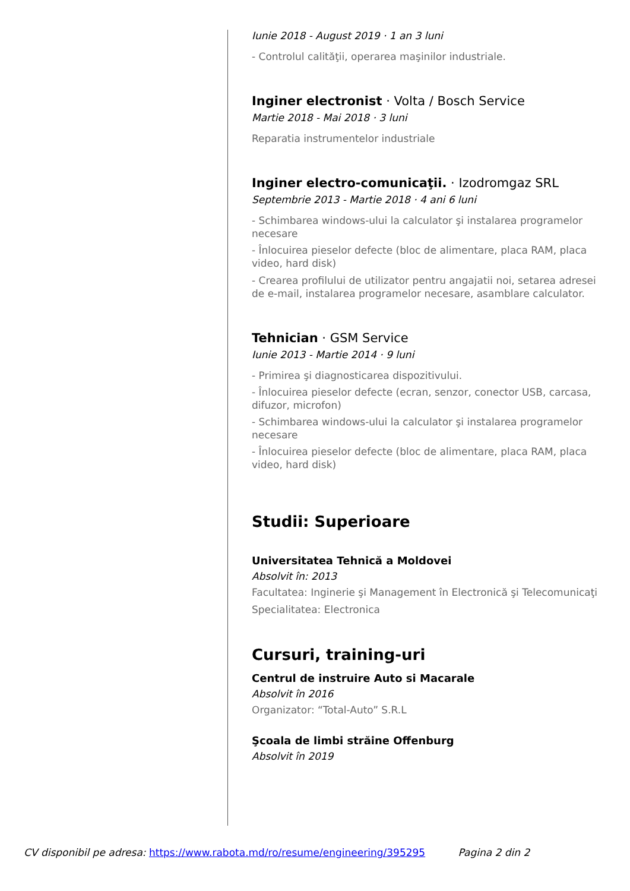Iunie 2018 - August 2019 · 1 an 3 luni
- Controlul calităţii, operarea maşinilor industriale.
Inginer electronist · Volta / Bosch Service
Martie 2018 - Mai 2018 · 3 luni
Reparatia instrumentelor industriale
Inginer electro-comunicaţii. · Izodromgaz SRL
Septembrie 2013 - Martie 2018 · 4 ani 6 luni
- Schimbarea windows-ului la calculator şi instalarea programelor necesare
- Înlocuirea pieselor defecte (bloc de alimentare, placa RAM, placa video, hard disk)
- Crearea profilului de utilizator pentru angajatii noi, setarea adresei de e-mail, instalarea programelor necesare, asamblare calculator.
Tehnician · GSM Service
Iunie 2013 - Martie 2014 · 9 luni
- Primirea şi diagnosticarea dispozitivului.
- Înlocuirea pieselor defecte (ecran, senzor, conector USB, carcasa, difuzor, microfon)
- Schimbarea windows-ului la calculator şi instalarea programelor necesare
- Înlocuirea pieselor defecte (bloc de alimentare, placa RAM, placa video, hard disk)
Studii: Superioare
Universitatea Tehnică a Moldovei
Absolvit în: 2013
Facultatea: Inginerie şi Management în Electronică şi Telecomunicaţi
Specialitatea: Electronica
Cursuri, training-uri
Centrul de instruire Auto si Macarale
Absolvit în 2016
Organizator: “Total-Auto” S.R.L
Şcoala de limbi străine Offenburg
Absolvit în 2019
CV disponibil pe adresa: https://www.rabota.md/ro/resume/engineering/395295 Pagina 2 din 2